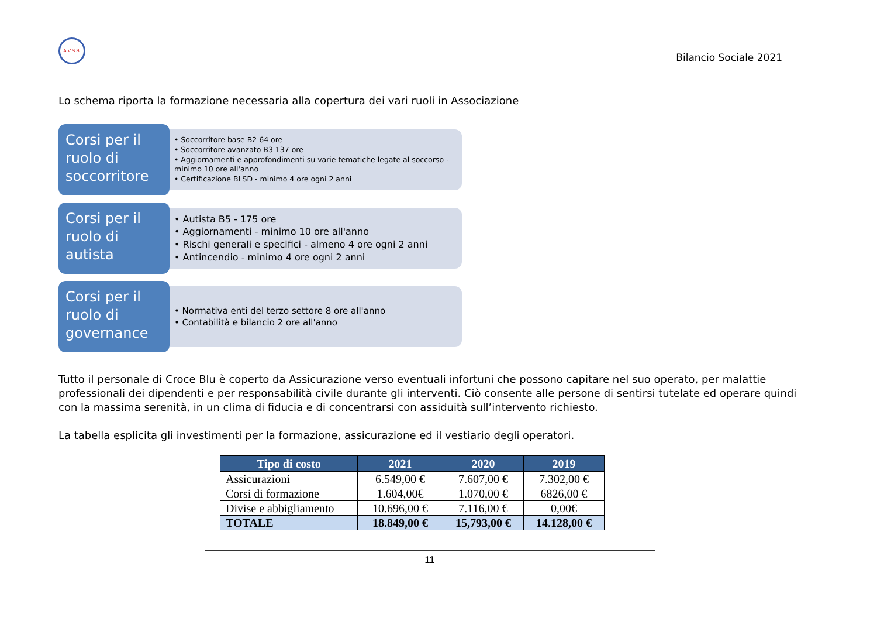A.V.S.S.
Bilancio Sociale 2021
Lo schema riporta la formazione necessaria alla copertura dei vari ruoli in Associazione
Corsi per il ruolo di soccorritore
• Soccorritore base B2 64 ore
• Soccorritore avanzato B3 137 ore
• Aggiornamenti e approfondimenti su varie tematiche legate al soccorso - minimo 10 ore all'anno
• Certificazione BLSD - minimo 4 ore ogni 2 anni
Corsi per il ruolo di autista
• Autista B5 - 175 ore
• Aggiornamenti - minimo 10 ore all'anno
• Rischi generali e specifici - almeno 4 ore ogni 2 anni
• Antincendio - minimo 4 ore ogni 2 anni
Corsi per il ruolo di governance
• Normativa enti del terzo settore 8 ore all'anno
• Contabilità e bilancio 2 ore all'anno
Tutto il personale di Croce Blu è coperto da Assicurazione verso eventuali infortuni che possono capitare nel suo operato, per malattie professionali dei dipendenti e per responsabilità civile durante gli interventi. Ciò consente alle persone di sentirsi tutelate ed operare quindi con la massima serenità, in un clima di fiducia e di concentrarsi con assiduità sull’intervento richiesto.
La tabella esplicita gli investimenti per la formazione, assicurazione ed il vestiario degli operatori.
| Tipo di costo | 2021 | 2020 | 2019 |
| --- | --- | --- | --- |
| Assicurazioni | 6.549,00 € | 7.607,00 € | 7.302,00 € |
| Corsi di formazione | 1.604,00€ | 1.070,00 € | 6826,00 € |
| Divise e abbigliamento | 10.696,00 € | 7.116,00 € | 0,00€ |
| TOTALE | 18.849,00 € | 15,793,00 € | 14.128,00 € |
11